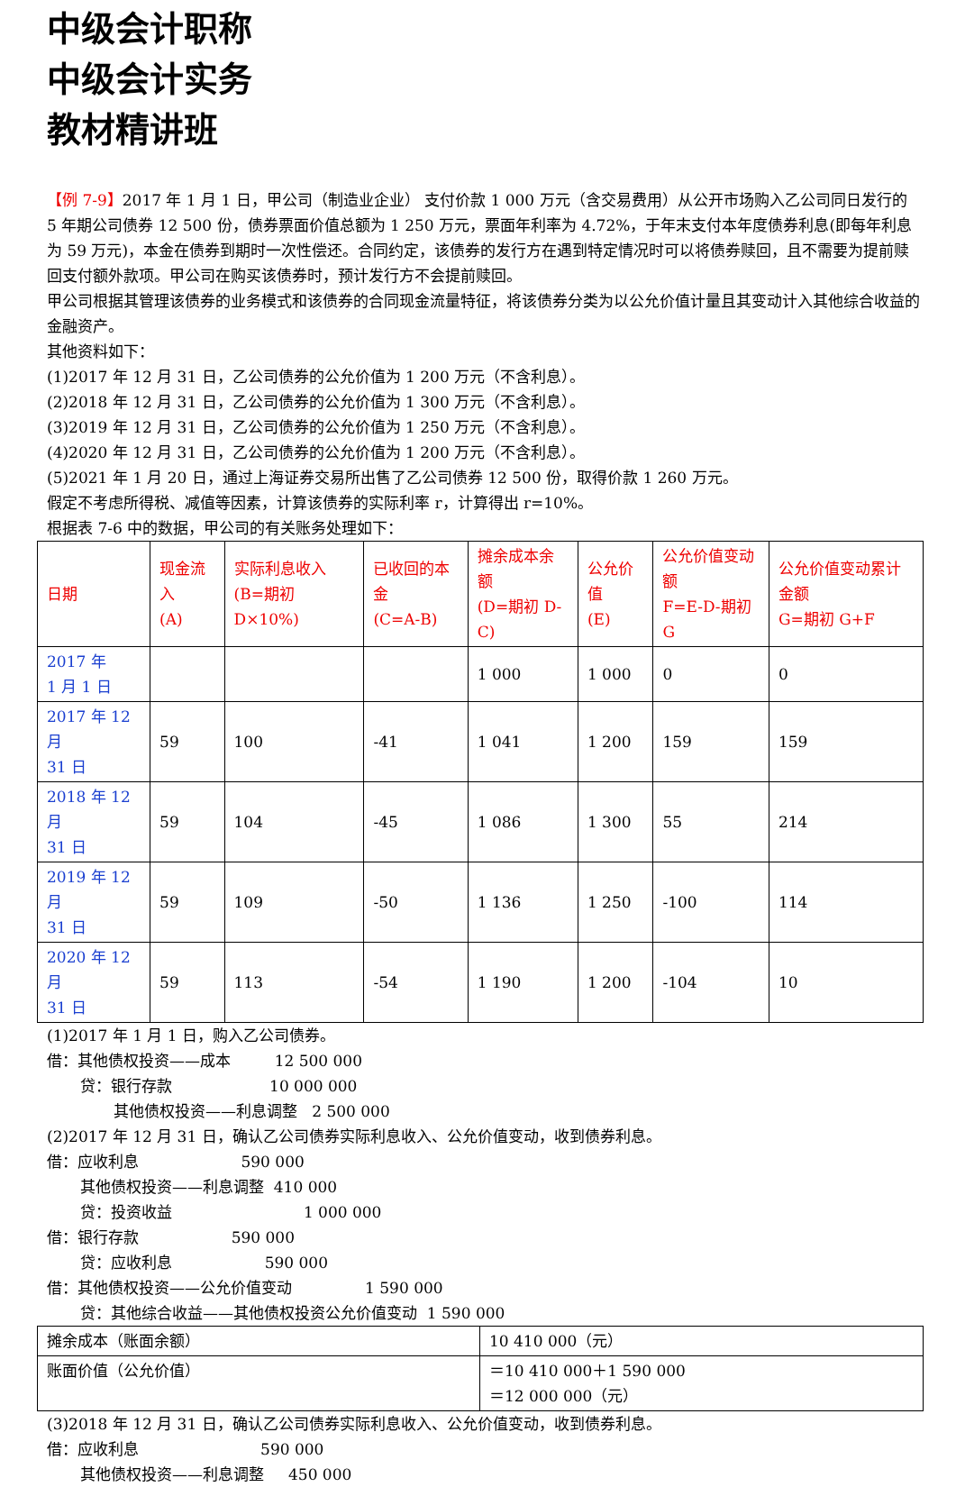中级会计职称
中级会计实务
教材精讲班
【例 7-9】2017 年 1 月 1 日，甲公司（制造业企业） 支付价款 1 000 万元（含交易费用）从公开市场购入乙公司同日发行的 5 年期公司债券 12 500 份，债券票面价值总额为 1 250 万元，票面年利率为 4.72%，于年末支付本年度债券利息(即每年利息为 59 万元)，本金在债券到期时一次性偿还。合同约定，该债券的发行方在遇到特定情况时可以将债券赎回，且不需要为提前赎回支付额外款项。甲公司在购买该债券时，预计发行方不会提前赎回。
甲公司根据其管理该债券的业务模式和该债券的合同现金流量特征，将该债券分类为以公允价值计量且其变动计入其他综合收益的金融资产。
其他资料如下：
(1)2017 年 12 月 31 日，乙公司债券的公允价值为 1 200 万元（不含利息）。
(2)2018 年 12 月 31 日，乙公司债券的公允价值为 1 300 万元（不含利息）。
(3)2019 年 12 月 31 日，乙公司债券的公允价值为 1 250 万元（不含利息）。
(4)2020 年 12 月 31 日，乙公司债券的公允价值为 1 200 万元（不含利息）。
(5)2021 年 1 月 20 日，通过上海证券交易所出售了乙公司债券 12 500 份，取得价款 1 260 万元。
假定不考虑所得税、减值等因素，计算该债券的实际利率 r，计算得出 r=10%。
根据表 7-6 中的数据，甲公司的有关账务处理如下：
| 日期 | 现金流入 (A) | 实际利息收入 (B=期初 D×10%) | 已收回的本金 (C=A-B) | 摊余成本余额 (D=期初 D-C) | 公允价值 (E) | 公允价值变动额 F=E-D-期初 G | 公允价值变动累计金额 G=期初 G+F |
| --- | --- | --- | --- | --- | --- | --- | --- |
| 2017 年 1 月 1 日 | | | | 1 000 | 1 000 | 0 | 0 |
| 2017 年 12 月 31 日 | 59 | 100 | -41 | 1 041 | 1 200 | 159 | 159 |
| 2018 年 12 月 31 日 | 59 | 104 | -45 | 1 086 | 1 300 | 55 | 214 |
| 2019 年 12 月 31 日 | 59 | 109 | -50 | 1 136 | 1 250 | -100 | 114 |
| 2020 年 12 月 31 日 | 59 | 113 | -54 | 1 190 | 1 200 | -104 | 10 |
(1)2017 年 1 月 1 日，购入乙公司债券。
借：其他债权投资——成本 12 500 000
贷：银行存款 10 000 000
其他债权投资——利息调整 2 500 000
(2)2017 年 12 月 31 日，确认乙公司债券实际利息收入、公允价值变动，收到债券利息。
借：应收利息 590 000
其他债权投资——利息调整 410 000
贷：投资收益 1 000 000
借：银行存款 590 000
贷：应收利息 590 000
借：其他债权投资——公允价值变动 1 590 000
贷：其他综合收益——其他债权投资公允价值变动 1 590 000
| 摊余成本（账面余额） | 10 410 000（元） |
| 账面价值（公允价值） | ＝10 410 000＋1 590 000 ＝12 000 000（元） |
(3)2018 年 12 月 31 日，确认乙公司债券实际利息收入、公允价值变动，收到债券利息。
借：应收利息 590 000
其他债权投资——利息调整 450 000